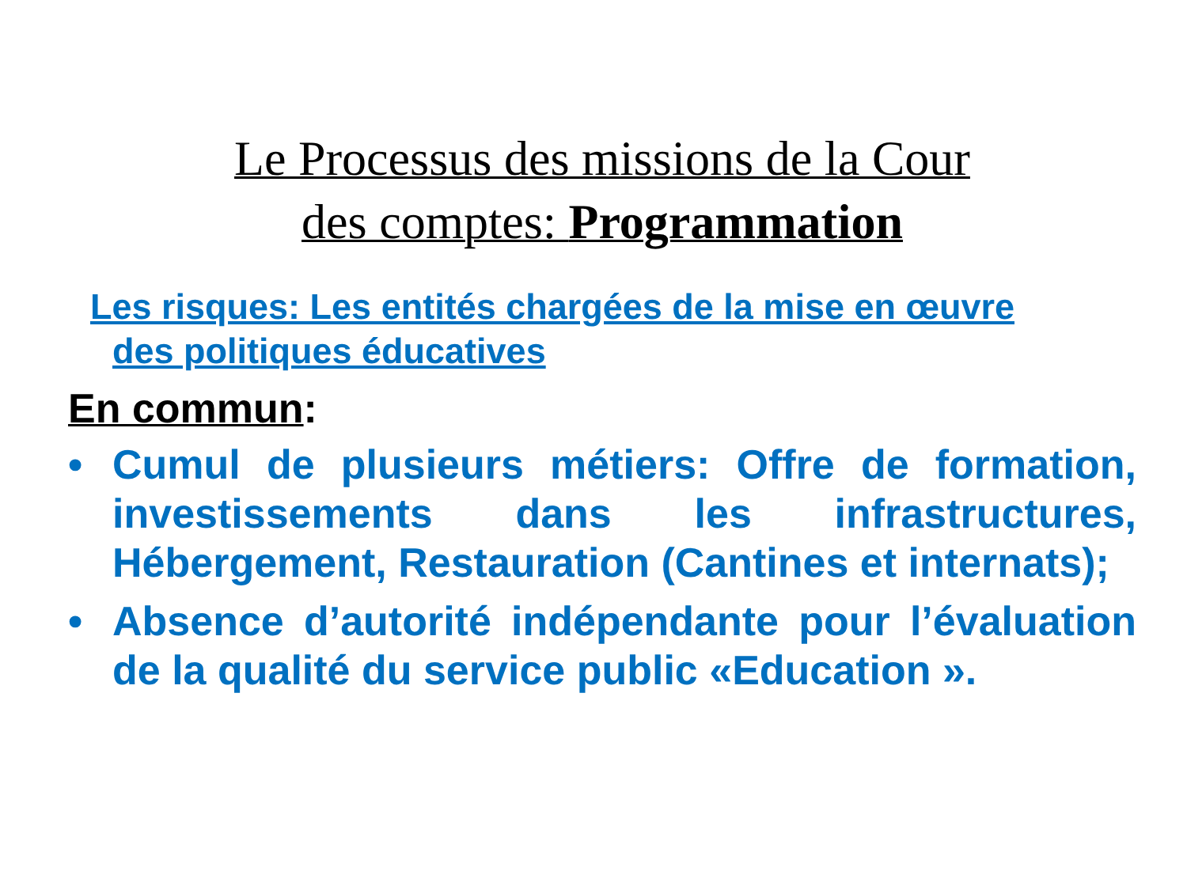Le Processus des missions de la Cour
des comptes: Programmation
Les risques: Les entités chargées de la mise en œuvre
des politiques éducatives
En commun:
• Cumul de plusieurs métiers: Offre de formation, investissements dans les infrastructures, Hébergement, Restauration (Cantines et internats);
• Absence d’autorité indépendante pour l’évaluation de la qualité du service public «Education ».